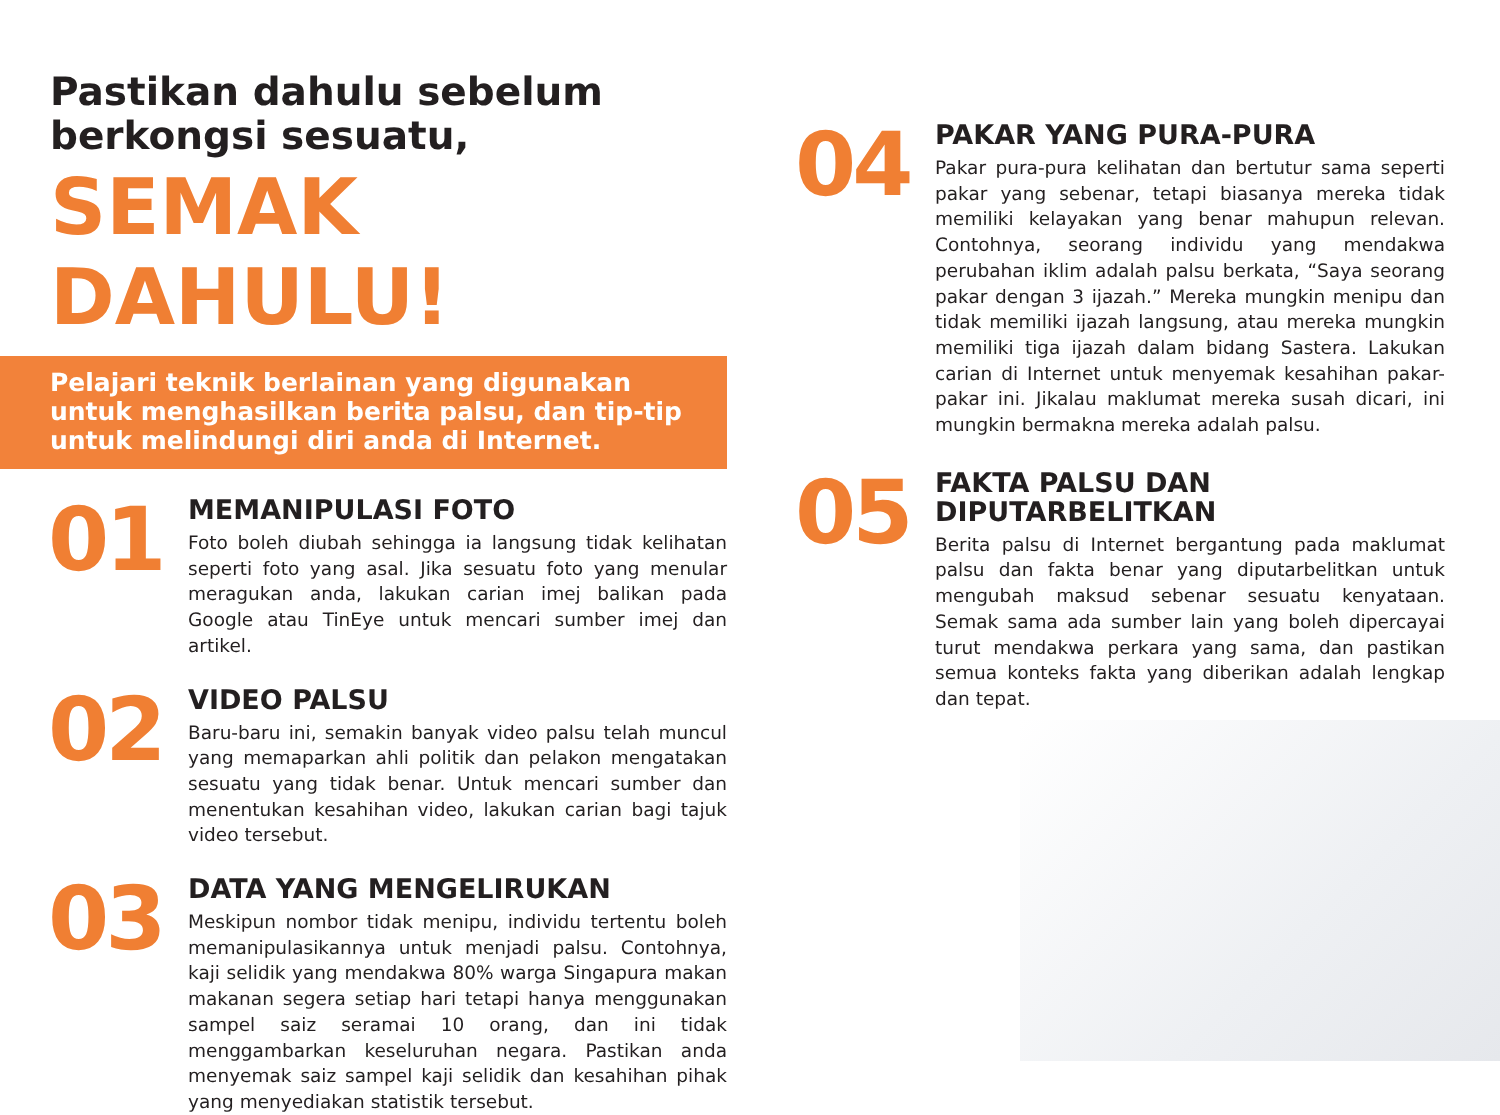Pastikan dahulu sebelum
berkongsi sesuatu,
SEMAK DAHULU!
Pelajari teknik berlainan yang digunakan
untuk menghasilkan berita palsu, dan tip-tip
untuk melindungi diri anda di Internet.
01
MEMANIPULASI FOTO
Foto boleh diubah sehingga ia langsung tidak kelihatan seperti foto yang asal. Jika sesuatu foto yang menular meragukan anda, lakukan carian imej balikan pada Google atau TinEye untuk mencari sumber imej dan artikel.
02
VIDEO PALSU
Baru-baru ini, semakin banyak video palsu telah muncul yang memaparkan ahli politik dan pelakon mengatakan sesuatu yang tidak benar. Untuk mencari sumber dan menentukan kesahihan video, lakukan carian bagi tajuk video tersebut.
03
DATA YANG MENGELIRUKAN
Meskipun nombor tidak menipu, individu tertentu boleh memanipulasikannya untuk menjadi palsu. Contohnya, kaji selidik yang mendakwa 80% warga Singapura makan makanan segera setiap hari tetapi hanya menggunakan sampel saiz seramai 10 orang, dan ini tidak menggambarkan keseluruhan negara. Pastikan anda menyemak saiz sampel kaji selidik dan kesahihan pihak yang menyediakan statistik tersebut.
04
PAKAR YANG PURA-PURA
Pakar pura-pura kelihatan dan bertutur sama seperti pakar yang sebenar, tetapi biasanya mereka tidak memiliki kelayakan yang benar mahupun relevan. Contohnya, seorang individu yang mendakwa perubahan iklim adalah palsu berkata, “Saya seorang pakar dengan 3 ijazah.” Mereka mungkin menipu dan tidak memiliki ijazah langsung, atau mereka mungkin memiliki tiga ijazah dalam bidang Sastera. Lakukan carian di Internet untuk menyemak kesahihan pakar-pakar ini. Jikalau maklumat mereka susah dicari, ini mungkin bermakna mereka adalah palsu.
05
FAKTA PALSU DAN
DIPUTARBELITKAN
Berita palsu di Internet bergantung pada maklumat palsu dan fakta benar yang diputarbelitkan untuk mengubah maksud sebenar sesuatu kenyataan. Semak sama ada sumber lain yang boleh dipercayai turut mendakwa perkara yang sama, dan pastikan semua konteks fakta yang diberikan adalah lengkap dan tepat.